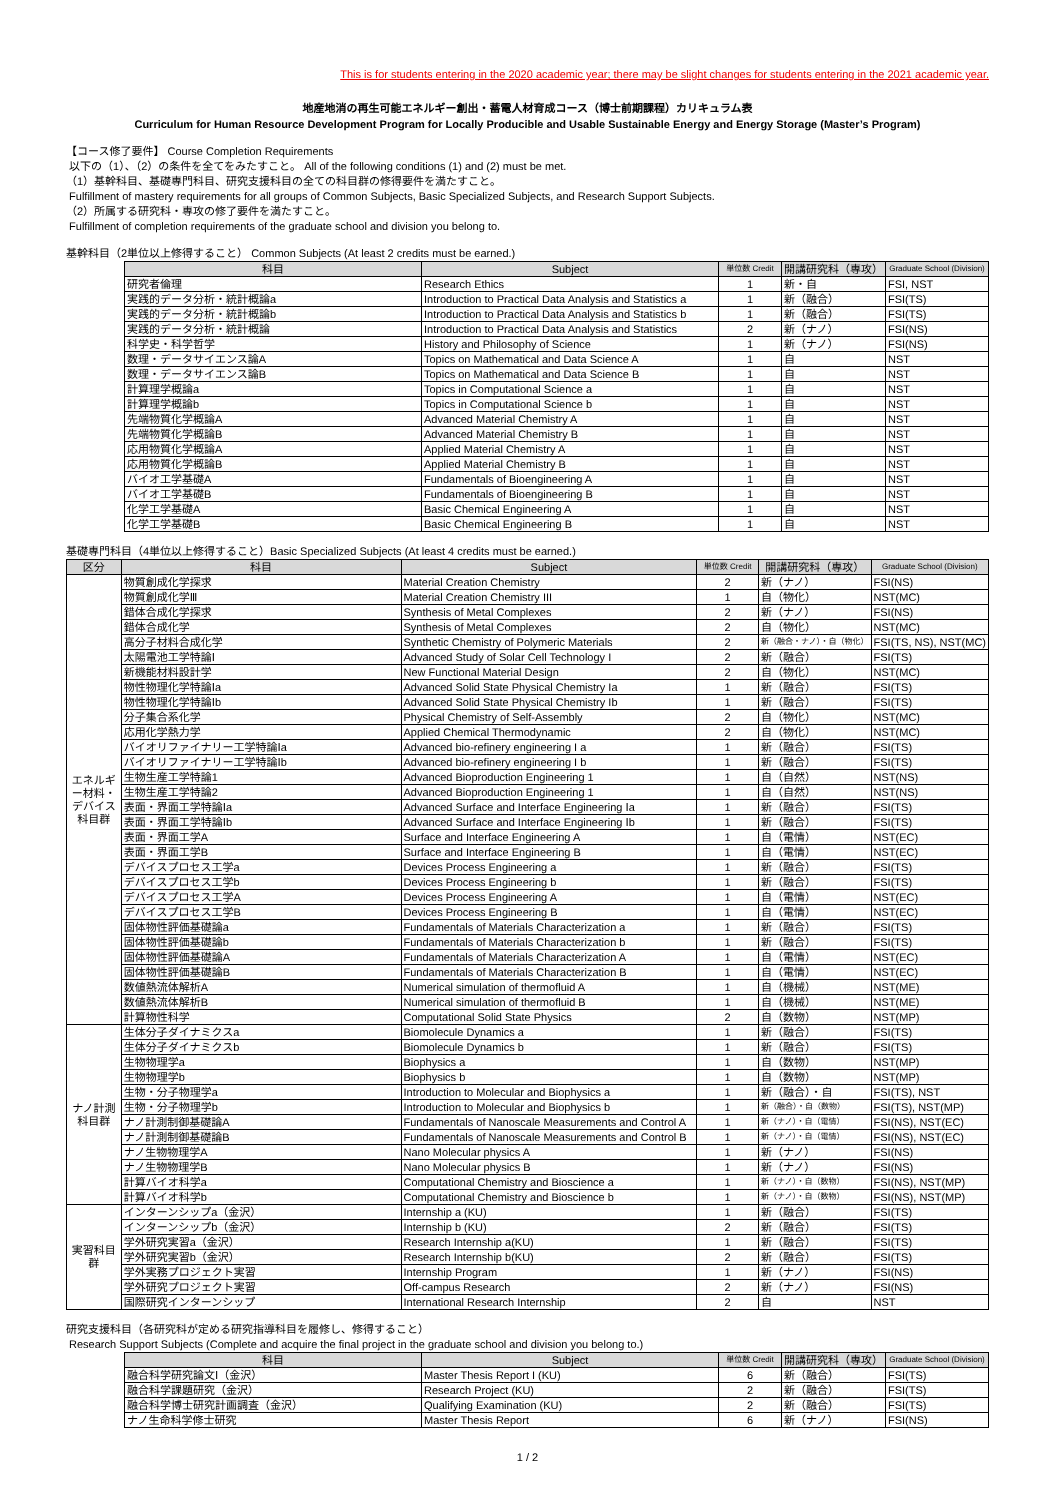This is for students entering in the 2020 academic year; there may be slight changes for students entering in the 2021 academic year.
地産地消の再生可能エネルギー創出・蓄電人材育成コース（博士前期課程）カリキュラム表
Curriculum for Human Resource Development Program for Locally Producible and Usable Sustainable Energy and Energy Storage (Master’s Program)
【コース修了要件】 Course Completion Requirements
以下の（1）、（2）の条件を全てをみたすこと。 All of the following conditions (1) and (2) must be met.
（1）基幹科目、基礎専門科目、研究支援科目の全ての科目群の修得要件を満たすこと。
Fulfillment of mastery requirements for all groups of Common Subjects, Basic Specialized Subjects, and Research Support Subjects.
（2）所属する研究科・専攻の修了要件を満たすこと。
Fulfillment of completion requirements of the graduate school and division you belong to.
基幹科目（2単位以上修得すること） Common Subjects (At least 2 credits must be earned.)
| 科目 | Subject | 単位数 Credit | 開講研究科（専攻） | Graduate School (Division) |
| --- | --- | --- | --- | --- |
| 研究者倫理 | Research Ethics | 1 | 新・自 | FSI, NST |
| 実践的データ分析・統計概論a | Introduction to Practical Data Analysis and Statistics a | 1 | 新（融合） | FSI(TS) |
| 実践的データ分析・統計概論b | Introduction to Practical Data Analysis and Statistics b | 1 | 新（融合） | FSI(TS) |
| 実践的データ分析・統計概論 | Introduction to Practical Data Analysis and Statistics | 2 | 新（ナノ） | FSI(NS) |
| 科学史・科学哲学 | History and Philosophy of Science | 1 | 新（ナノ） | FSI(NS) |
| 数理・データサイエンス論A | Topics on Mathematical and Data Science A | 1 | 自 | NST |
| 数理・データサイエンス論B | Topics on Mathematical and Data Science B | 1 | 自 | NST |
| 計算理学概論a | Topics in Computational Science a | 1 | 自 | NST |
| 計算理学概論b | Topics in Computational Science b | 1 | 自 | NST |
| 先端物質化学概論A | Advanced Material Chemistry A | 1 | 自 | NST |
| 先端物質化学概論B | Advanced Material Chemistry B | 1 | 自 | NST |
| 応用物質化学概論A | Applied Material Chemistry A | 1 | 自 | NST |
| 応用物質化学概論B | Applied Material Chemistry B | 1 | 自 | NST |
| バイオ工学基礎A | Fundamentals of Bioengineering A | 1 | 自 | NST |
| バイオ工学基礎B | Fundamentals of Bioengineering B | 1 | 自 | NST |
| 化学工学基礎A | Basic Chemical Engineering A | 1 | 自 | NST |
| 化学工学基礎B | Basic Chemical Engineering B | 1 | 自 | NST |
基礎専門科目（4単位以上修得すること）Basic Specialized Subjects (At least 4 credits must be earned.)
| 区分 | 科目 | Subject | 単位数 Credit | 開講研究科（専攻） | Graduate School (Division) |
| --- | --- | --- | --- | --- | --- |
| エネルギー材料・デバイス科目群 | 物質創成化学探求 | Material Creation Chemistry | 2 | 新（ナノ） | FSI(NS) |
| | 物質創成化学Ⅲ | Material Creation Chemistry III | 1 | 自（物化） | NST(MC) |
| | 錯体合成化学探求 | Synthesis of Metal Complexes | 2 | 新（ナノ） | FSI(NS) |
| | 錯体合成化学 | Synthesis of Metal Complexes | 2 | 自（物化） | NST(MC) |
| | 高分子材料合成化学 | Synthetic Chemistry of Polymeric Materials | 2 | 新（融合・ナノ）・自（物化） | FSI(TS, NS), NST(MC) |
| | 太陽電池工学特論Ⅰ | Advanced Study of Solar Cell Technology I | 2 | 新（融合） | FSI(TS) |
| | 新機能材料設計学 | New Functional Material Design | 2 | 自（物化） | NST(MC) |
| | 物性物理化学特論Ⅰa | Advanced Solid State Physical Chemistry Ia | 1 | 新（融合） | FSI(TS) |
| | 物性物理化学特論Ⅰb | Advanced Solid State Physical Chemistry Ib | 1 | 新（融合） | FSI(TS) |
| | 分子集合系化学 | Physical Chemistry of Self-Assembly | 2 | 自（物化） | NST(MC) |
| | 応用化学熱力学 | Applied Chemical Thermodynamic | 2 | 自（物化） | NST(MC) |
| | バイオリファイナリー工学特論Ⅰa | Advanced bio-refinery engineering I a | 1 | 新（融合） | FSI(TS) |
| | バイオリファイナリー工学特論Ⅰb | Advanced bio-refinery engineering I b | 1 | 新（融合） | FSI(TS) |
| | 生物生産工学特論1 | Advanced Bioproduction Engineering 1 | 1 | 自（自然） | NST(NS) |
| | 生物生産工学特論2 | Advanced Bioproduction Engineering 1 | 1 | 自（自然） | NST(NS) |
| | 表面・界面工学特論Ⅰa | Advanced Surface and Interface Engineering Ⅰa | 1 | 新（融合） | FSI(TS) |
| | 表面・界面工学特論Ⅰb | Advanced Surface and Interface Engineering Ⅰb | 1 | 新（融合） | FSI(TS) |
| | 表面・界面工学A | Surface and Interface Engineering A | 1 | 自（電情） | NST(EC) |
| | 表面・界面工学B | Surface and Interface Engineering B | 1 | 自（電情） | NST(EC) |
| | デバイスプロセス工学a | Devices Process Engineering a | 1 | 新（融合） | FSI(TS) |
| | デバイスプロセス工学b | Devices Process Engineering b | 1 | 新（融合） | FSI(TS) |
| | デバイスプロセス工学A | Devices Process Engineering A | 1 | 自（電情） | NST(EC) |
| | デバイスプロセス工学B | Devices Process Engineering B | 1 | 自（電情） | NST(EC) |
| | 固体物性評価基礎論a | Fundamentals of Materials Characterization a | 1 | 新（融合） | FSI(TS) |
| | 固体物性評価基礎論b | Fundamentals of Materials Characterization b | 1 | 新（融合） | FSI(TS) |
| | 固体物性評価基礎論A | Fundamentals of Materials Characterization A | 1 | 自（電情） | NST(EC) |
| | 固体物性評価基礎論B | Fundamentals of Materials Characterization B | 1 | 自（電情） | NST(EC) |
| | 数値熱流体解析A | Numerical simulation of thermofluid A | 1 | 自（機械） | NST(ME) |
| | 数値熱流体解析B | Numerical simulation of thermofluid B | 1 | 自（機械） | NST(ME) |
| | 計算物性科学 | Computational Solid State Physics | 2 | 自（数物） | NST(MP) |
| ナノ計測科目群 | 生体分子ダイナミクスa | Biomolecule Dynamics a | 1 | 新（融合） | FSI(TS) |
| | 生体分子ダイナミクスb | Biomolecule Dynamics b | 1 | 新（融合） | FSI(TS) |
| | 生物物理学a | Biophysics a | 1 | 自（数物） | NST(MP) |
| | 生物物理学b | Biophysics b | 1 | 自（数物） | NST(MP) |
| | 生物・分子物理学a | Introduction to Molecular and Biophysics a | 1 | 新（融合）・自 | FSI(TS), NST |
| | 生物・分子物理学b | Introduction to Molecular and Biophysics b | 1 | 新（融合）・自（数物） | FSI(TS), NST(MP) |
| | ナノ計測制御基礎論A | Fundamentals of Nanoscale Measurements and Control A | 1 | 新（ナノ）・自（電情） | FSI(NS), NST(EC) |
| | ナノ計測制御基礎論B | Fundamentals of Nanoscale Measurements and Control B | 1 | 新（ナノ）・自（電情） | FSI(NS), NST(EC) |
| | ナノ生物物理学A | Nano Molecular physics A | 1 | 新（ナノ） | FSI(NS) |
| | ナノ生物物理学B | Nano Molecular physics B | 1 | 新（ナノ） | FSI(NS) |
| | 計算バイオ科学a | Computational Chemistry and Bioscience a | 1 | 新（ナノ）・自（数物） | FSI(NS), NST(MP) |
| | 計算バイオ科学b | Computational Chemistry and Bioscience b | 1 | 新（ナノ）・自（数物） | FSI(NS), NST(MP) |
| 実習科目群 | インターンシップa（金沢） | Internship a (KU) | 1 | 新（融合） | FSI(TS) |
| | インターンシップb（金沢） | Internship b (KU) | 2 | 新（融合） | FSI(TS) |
| | 学外研究実習a（金沢） | Research Internship a(KU) | 1 | 新（融合） | FSI(TS) |
| | 学外研究実習b（金沢） | Research Internship b(KU) | 2 | 新（融合） | FSI(TS) |
| | 学外実務プロジェクト実習 | Internship Program | 1 | 新（ナノ） | FSI(NS) |
| | 学外研究プロジェクト実習 | Off-campus Research | 2 | 新（ナノ） | FSI(NS) |
| | 国際研究インターンシップ | International Research Internship | 2 | 自 | NST |
研究支援科目（各研究科が定める研究指導科目を履修し、修得すること）
Research Support Subjects (Complete and acquire the final project in the graduate school and division you belong to.)
| 科目 | Subject | 単位数 Credit | 開講研究科（専攻） | Graduate School (Division) |
| --- | --- | --- | --- | --- |
| 融合科学研究論文Ⅰ（金沢） | Master Thesis Report I (KU) | 6 | 新（融合） | FSI(TS) |
| 融合科学課題研究（金沢） | Research Project (KU) | 2 | 新（融合） | FSI(TS) |
| 融合科学博士研究計画調査（金沢） | Qualifying Examination (KU) | 2 | 新（融合） | FSI(TS) |
| ナノ生命科学修士研究 | Master Thesis Report | 6 | 新（ナノ） | FSI(NS) |
1 / 2